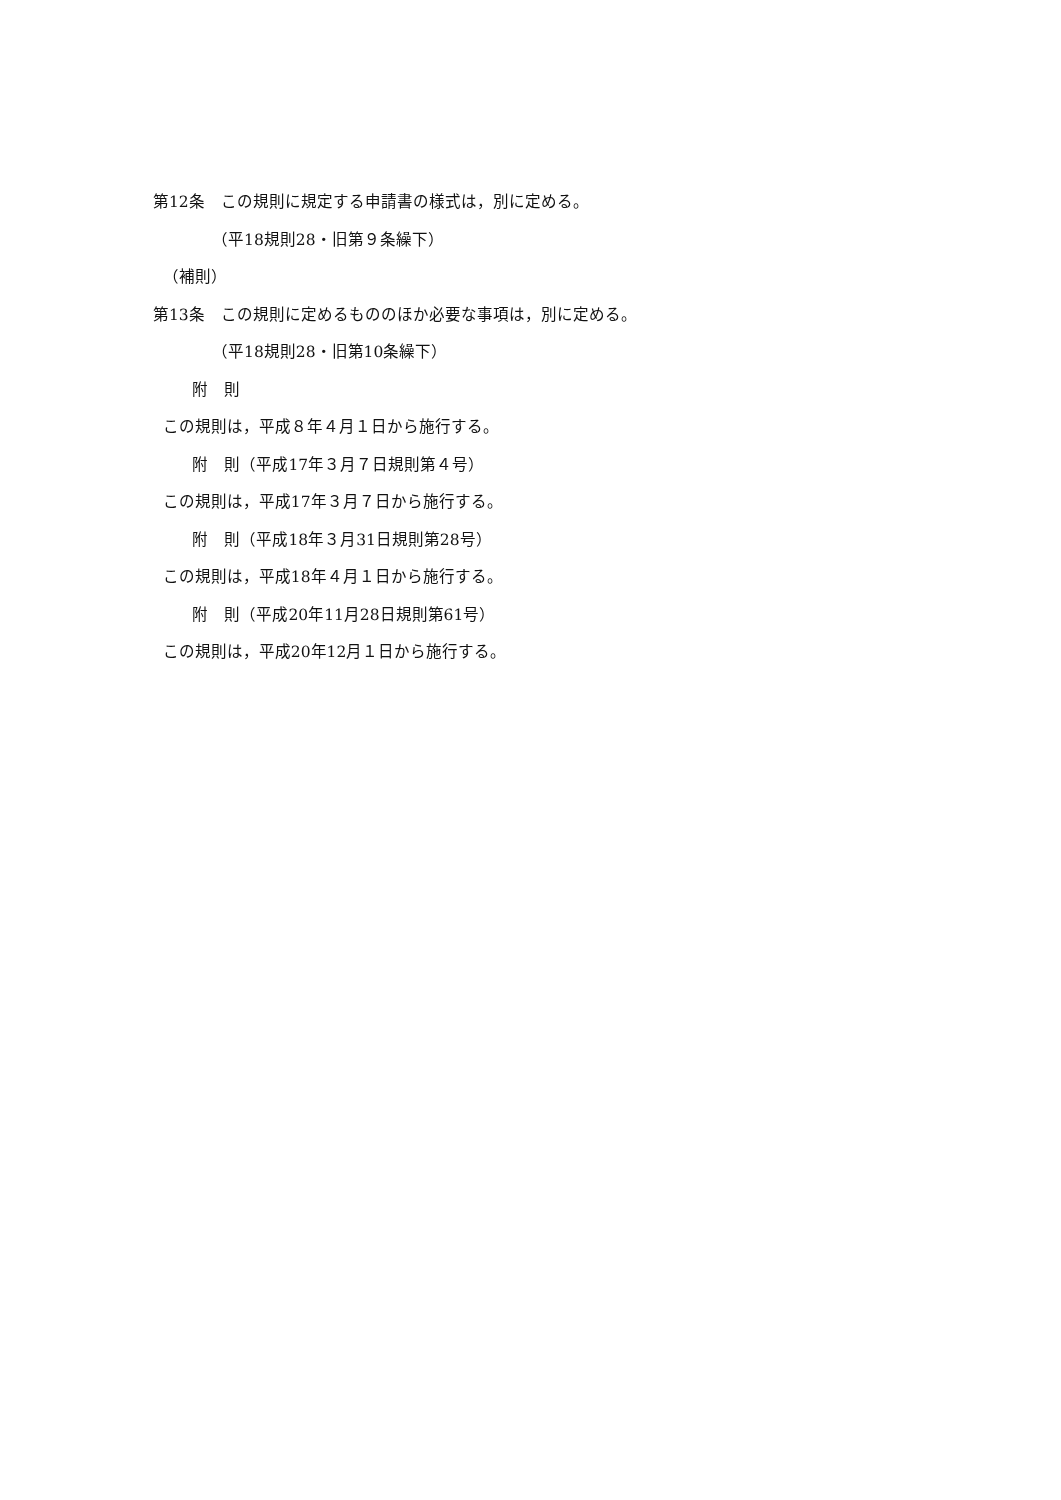第12条　この規則に規定する申請書の様式は，別に定める。
（平18規則28・旧第９条繰下）
（補則）
第13条　この規則に定めるもののほか必要な事項は，別に定める。
（平18規則28・旧第10条繰下）
附　則
この規則は，平成８年４月１日から施行する。
附　則（平成17年３月７日規則第４号）
この規則は，平成17年３月７日から施行する。
附　則（平成18年３月31日規則第28号）
この規則は，平成18年４月１日から施行する。
附　則（平成20年11月28日規則第61号）
この規則は，平成20年12月１日から施行する。